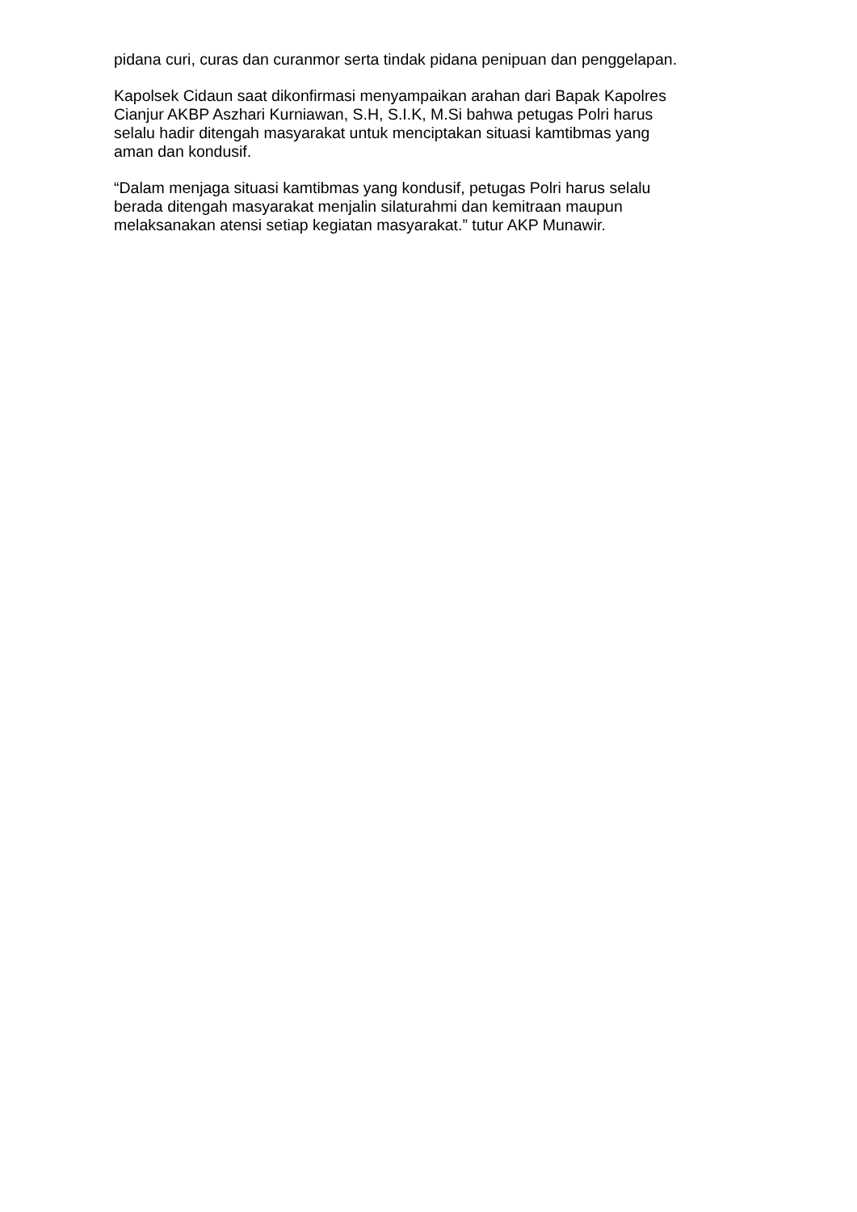pidana curi, curas dan curanmor serta tindak pidana penipuan dan penggelapan.
Kapolsek Cidaun saat dikonfirmasi menyampaikan arahan dari Bapak Kapolres
Cianjur AKBP Aszhari Kurniawan, S.H, S.I.K, M.Si bahwa petugas Polri harus
selalu hadir ditengah masyarakat untuk menciptakan situasi kamtibmas yang
aman dan kondusif.
“Dalam menjaga situasi kamtibmas yang kondusif, petugas Polri harus selalu
berada ditengah masyarakat menjalin silaturahmi dan kemitraan maupun
melaksanakan atensi setiap kegiatan masyarakat.” tutur AKP Munawir.